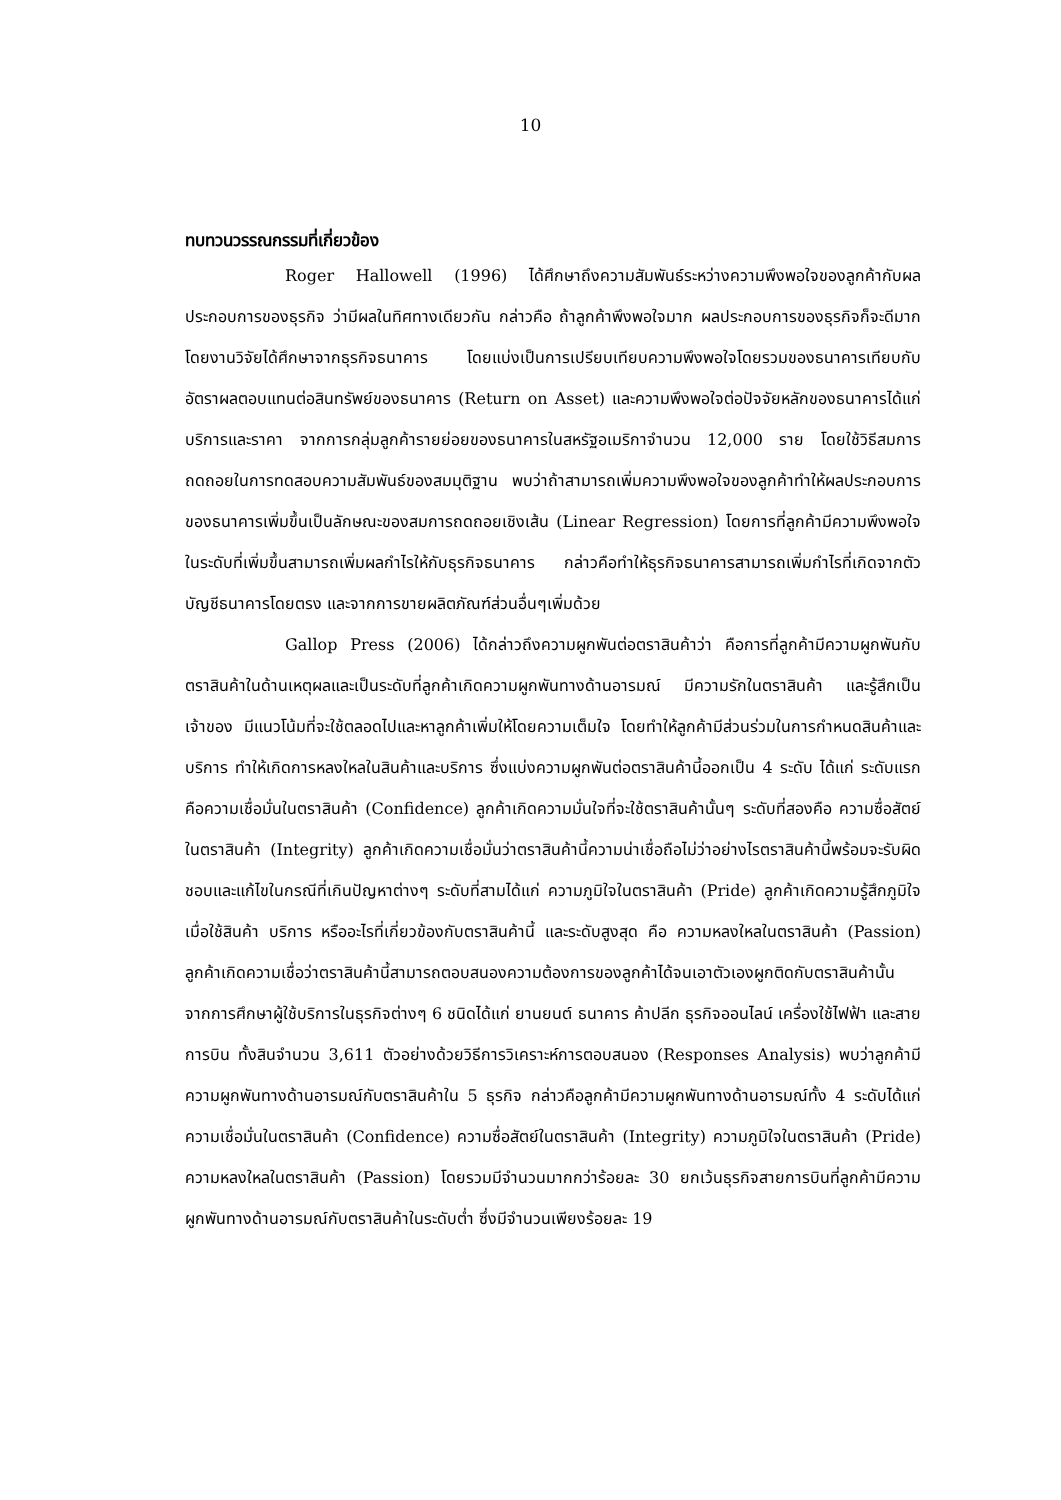10
ทบทวนวรรณกรรมที่เกี่ยวข้อง
Roger Hallowell (1996) ได้ศึกษาถึงความสัมพันธ์ระหว่างความพึงพอใจของลูกค้ากับผลประกอบการของธุรกิจ ว่ามีผลในทิศทางเดียวกัน กล่าวคือ ถ้าลูกค้าพึงพอใจมาก ผลประกอบการของธุรกิจก็จะดีมาก โดยงานวิจัยได้ศึกษาจากธุรกิจธนาคาร โดยแบ่งเป็นการเปรียบเทียบความพึงพอใจโดยรวมของธนาคารเทียบกับอัตราผลตอบแทนต่อสินทรัพย์ของธนาคาร (Return on Asset) และความพึงพอใจต่อปัจจัยหลักของธนาคารได้แก่ บริการและราคา จากการกลุ่มลูกค้ารายย่อยของธนาคารในสหรัฐอเมริกาจำนวน 12,000 ราย โดยใช้วิธีสมการถดถอยในการทดสอบความสัมพันธ์ของสมมุติฐาน พบว่าถ้าสามารถเพิ่มความพึงพอใจของลูกค้าทำให้ผลประกอบการของธนาคารเพิ่มขึ้นเป็นลักษณะของสมการถดถอยเชิงเส้น (Linear Regression) โดยการที่ลูกค้ามีความพึงพอใจในระดับที่เพิ่มขึ้นสามารถเพิ่มผลกำไรให้กับธุรกิจธนาคาร กล่าวคือทำให้ธุรกิจธนาคารสามารถเพิ่มกำไรที่เกิดจากตัวบัญชีธนาคารโดยตรง และจากการขายผลิตภัณฑ์ส่วนอื่นๆเพิ่มด้วย
Gallop Press (2006) ได้กล่าวถึงความผูกพันต่อตราสินค้าว่า คือการที่ลูกค้ามีความผูกพันกับตราสินค้าในด้านเหตุผลและเป็นระดับที่ลูกค้าเกิดความผูกพันทางด้านอารมณ์ มีความรักในตราสินค้า และรู้สึกเป็นเจ้าของ มีแนวโน้มที่จะใช้ตลอดไปและหาลูกค้าเพิ่มให้โดยความเต็มใจ โดยทำให้ลูกค้ามีส่วนร่วมในการกำหนดสินค้าและบริการ ทำให้เกิดการหลงใหลในสินค้าและบริการ ซึ่งแบ่งความผูกพันต่อตราสินค้านี้ออกเป็น 4 ระดับ ได้แก่ ระดับแรกคือความเชื่อมั่นในตราสินค้า (Confidence) ลูกค้าเกิดความมั่นใจที่จะใช้ตราสินค้านั้นๆ ระดับที่สองคือ ความซื่อสัตย์ในตราสินค้า (Integrity) ลูกค้าเกิดความเชื่อมั่นว่าตราสินค้านี้ความน่าเชื่อถือไม่ว่าอย่างไรตราสินค้านี้พร้อมจะรับผิดชอบและแก้ไขในกรณีที่เกินปัญหาต่างๆ ระดับที่สามได้แก่ ความภูมิใจในตราสินค้า (Pride) ลูกค้าเกิดความรู้สึกภูมิใจเมื่อใช้สินค้า บริการ หรืออะไรที่เกี่ยวข้องกับตราสินค้านี้ และระดับสูงสุด คือ ความหลงใหลในตราสินค้า (Passion) ลูกค้าเกิดความเชื่อว่าตราสินค้านี้สามารถตอบสนองความต้องการของลูกค้าได้จนเอาตัวเองผูกติดกับตราสินค้านั้น จากการศึกษาผู้ใช้บริการในธุรกิจต่างๆ 6 ชนิดได้แก่ ยานยนต์ ธนาคาร ค้าปลีก ธุรกิจออนไลน์ เครื่องใช้ไฟฟ้า และสายการบิน ทั้งสินจำนวน 3,611 ตัวอย่างด้วยวิธีการวิเคราะห์การตอบสนอง (Responses Analysis) พบว่าลูกค้ามีความผูกพันทางด้านอารมณ์กับตราสินค้าใน 5 ธุรกิจ กล่าวคือลูกค้ามีความผูกพันทางด้านอารมณ์ทั้ง 4 ระดับได้แก่ ความเชื่อมั่นในตราสินค้า (Confidence) ความซื่อสัตย์ในตราสินค้า (Integrity) ความภูมิใจในตราสินค้า (Pride) ความหลงใหลในตราสินค้า (Passion) โดยรวมมีจำนวนมากกว่าร้อยละ 30 ยกเว้นธุรกิจสายการบินที่ลูกค้ามีความผูกพันทางด้านอารมณ์กับตราสินค้าในระดับต่ำ ซึ่งมีจำนวนเพียงร้อยละ 19